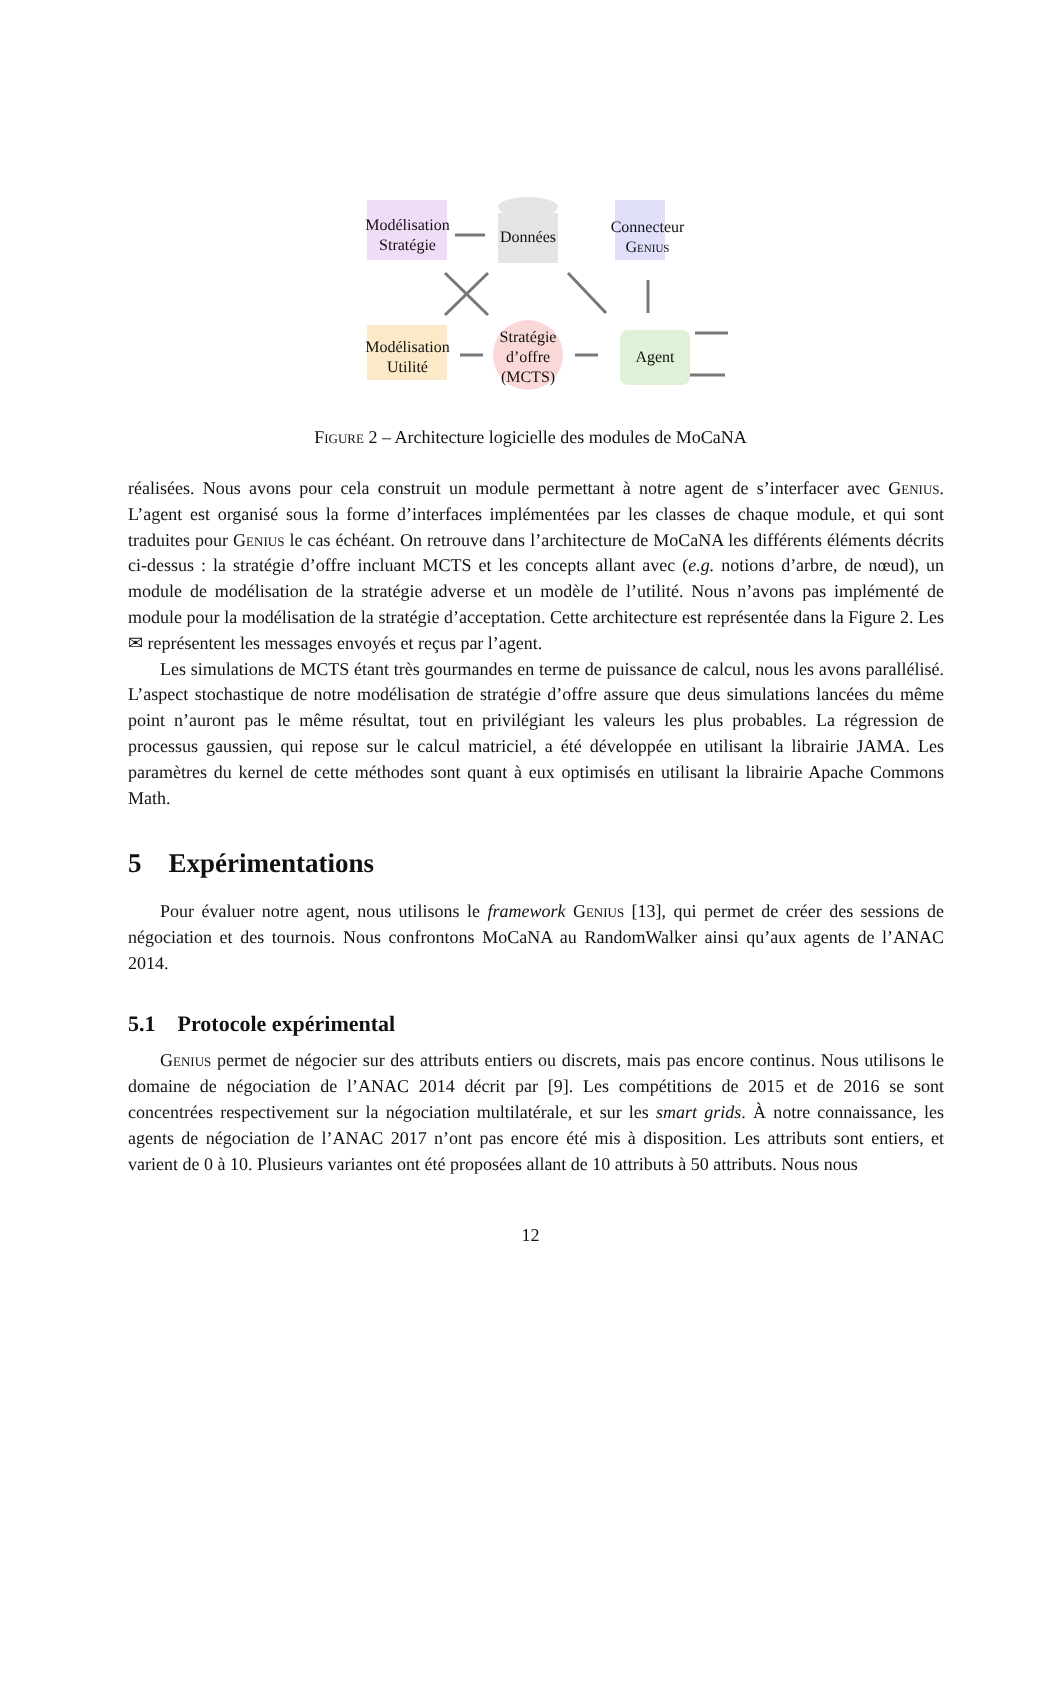Modélisation
Stratégie
Données
Connecteur
Genius
Modélisation
Utilité
Stratégie
d’offre
(MCTS)
Agent
Figure 2 – Architecture logicielle des modules de MoCaNA
réalisées. Nous avons pour cela construit un module permettant à notre agent de s’interfacer avec Genius. L’agent est organisé sous la forme d’interfaces implémentées par les classes de chaque module, et qui sont traduites pour Genius le cas échéant. On retrouve dans l’architecture de MoCaNA les différents éléments décrits ci-dessus : la stratégie d’offre incluant MCTS et les concepts allant avec (e.g. notions d’arbre, de nœud), un module de modélisation de la stratégie adverse et un modèle de l’utilité. Nous n’avons pas implémenté de module pour la modélisation de la stratégie d’acceptation. Cette architecture est représentée dans la Figure 2. Les ✉ représentent les messages envoyés et reçus par l’agent.
Les simulations de MCTS étant très gourmandes en terme de puissance de calcul, nous les avons parallélisé. L’aspect stochastique de notre modélisation de stratégie d’offre assure que deus simulations lancées du même point n’auront pas le même résultat, tout en privilégiant les valeurs les plus probables. La régression de processus gaussien, qui repose sur le calcul matriciel, a été développée en utilisant la librairie JAMA. Les paramètres du kernel de cette méthodes sont quant à eux optimisés en utilisant la librairie Apache Commons Math.
5 Expérimentations
Pour évaluer notre agent, nous utilisons le framework Genius [13], qui permet de créer des sessions de négociation et des tournois. Nous confrontons MoCaNA au RandomWalker ainsi qu’aux agents de l’ANAC 2014.
5.1 Protocole expérimental
Genius permet de négocier sur des attributs entiers ou discrets, mais pas encore continus. Nous utilisons le domaine de négociation de l’ANAC 2014 décrit par [9]. Les compétitions de 2015 et de 2016 se sont concentrées respectivement sur la négociation multilatérale, et sur les smart grids. À notre connaissance, les agents de négociation de l’ANAC 2017 n’ont pas encore été mis à disposition. Les attributs sont entiers, et varient de 0 à 10. Plusieurs variantes ont été proposées allant de 10 attributs à 50 attributs. Nous nous
12